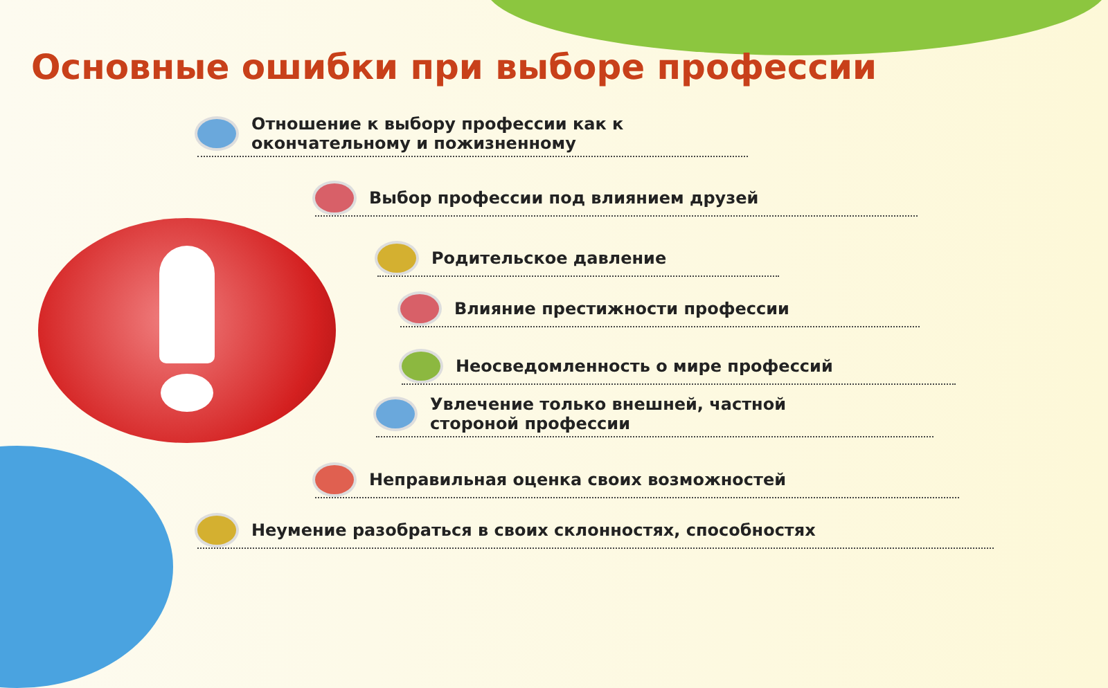Основные ошибки при выборе профессии
Отношение к выбору профессии как к окончательному и пожизненному
Выбор профессии под влиянием друзей
Родительское давление
Влияние престижности профессии
Неосведомленность о мире профессий
Увлечение только внешней, частной
стороной профессии
Неправильная оценка своих возможностей
Неумение разобраться в своих склонностях, способностях